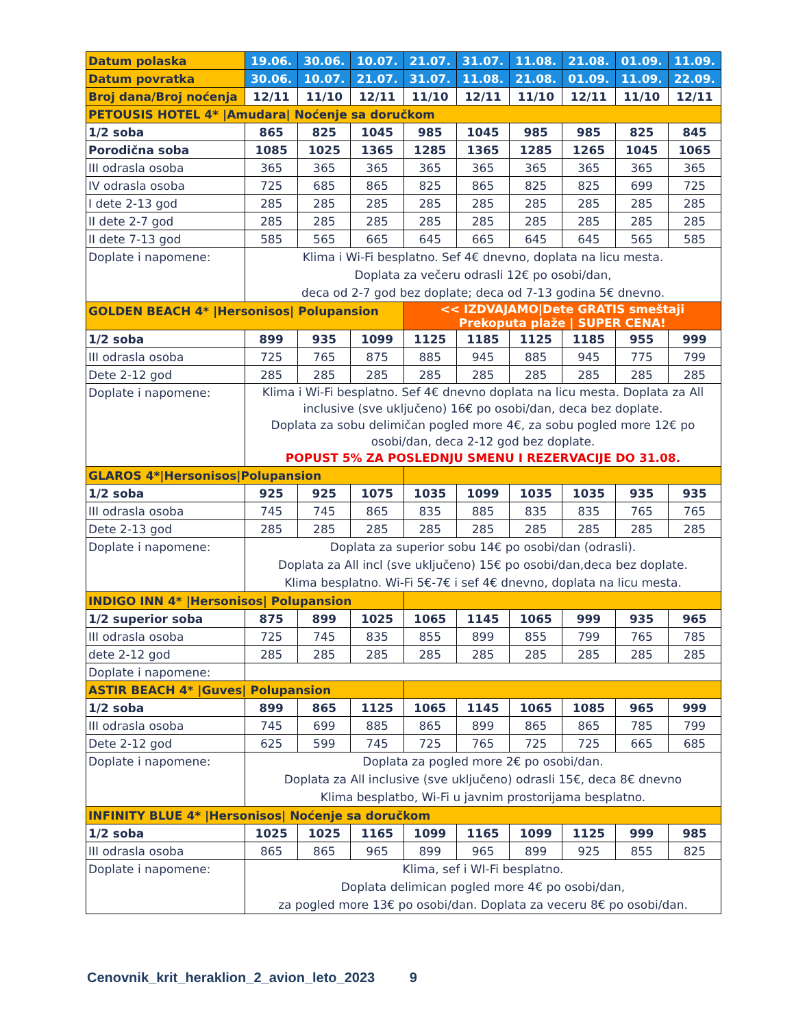| Datum polaska | 19.06. | 30.06. | 10.07. | 21.07. | 31.07. | 11.08. | 21.08. | 01.09. | 11.09. |
| --- | --- | --- | --- | --- | --- | --- | --- | --- | --- |
| Datum povratka | 30.06. | 10.07. | 21.07. | 31.07. | 11.08. | 21.08. | 01.09. | 11.09. | 22.09. |
| Broj dana/Broj noćenja | 12/11 | 11/10 | 12/11 | 11/10 | 12/11 | 11/10 | 12/11 | 11/10 | 12/11 |
| PETOUSIS HOTEL 4* /Amudara/ Noćenje sa doručkom | | | | | | | | | |
| 1/2 soba | 865 | 825 | 1045 | 985 | 1045 | 985 | 985 | 825 | 845 |
| Porodična soba | 1085 | 1025 | 1365 | 1285 | 1365 | 1285 | 1265 | 1045 | 1065 |
| III odrasla osoba | 365 | 365 | 365 | 365 | 365 | 365 | 365 | 365 | 365 |
| IV odrasla osoba | 725 | 685 | 865 | 825 | 865 | 825 | 825 | 699 | 725 |
| I dete 2-13 god | 285 | 285 | 285 | 285 | 285 | 285 | 285 | 285 | 285 |
| II dete 2-7 god | 285 | 285 | 285 | 285 | 285 | 285 | 285 | 285 | 285 |
| II dete 7-13 god | 585 | 565 | 665 | 645 | 665 | 645 | 645 | 565 | 585 |
| Doplate i napomene: | Klima i Wi-Fi besplatno. Sef 4€ dnevno, doplata na licu mesta. Doplata za večeru odrasli 12€ po osobi/dan, deca od 2-7 god bez doplate; deca od 7-13 godina 5€ dnevno. | | | | | | | | |
| GOLDEN BEACH 4* /Hersonisos/ Polupansion | | | | << IZDVAJAMO/Dete GRATIS smeštaji Prekoputa plaže / SUPER CENA! | | | | | |
| 1/2 soba | 899 | 935 | 1099 | 1125 | 1185 | 1125 | 1185 | 955 | 999 |
| III odrasla osoba | 725 | 765 | 875 | 885 | 945 | 885 | 945 | 775 | 799 |
| Dete 2-12 god | 285 | 285 | 285 | 285 | 285 | 285 | 285 | 285 | 285 |
| Doplate i napomene: | Klima i Wi-Fi besplatno. Sef 4€ dnevno doplata na licu mesta. Doplata za All inclusive (sve uključeno) 16€ po osobi/dan, deca bez doplate. Doplata za sobu delimičan pogled more 4€, za sobu pogled more 12€ po osobi/dan, deca 2-12 god bez doplate. POPUST 5% ZA POSLEDNJU SMENU I REZERVACIJE DO 31.08. | | | | | | | | |
| GLAROS 4*/Hersonisos/Polupansion | | | | | | | | | |
| 1/2 soba | 925 | 925 | 1075 | 1035 | 1099 | 1035 | 1035 | 935 | 935 |
| III odrasla osoba | 745 | 745 | 865 | 835 | 885 | 835 | 835 | 765 | 765 |
| Dete 2-13 god | 285 | 285 | 285 | 285 | 285 | 285 | 285 | 285 | 285 |
| Doplate i napomene: | Doplata za superior sobu 14€ po osobi/dan (odrasli). Doplata za All incl (sve uključeno) 15€ po osobi/dan,deca bez doplate. Klima besplatno. Wi-Fi 5€-7€ i sef 4€ dnevno, doplata na licu mesta. | | | | | | | | |
| INDIGO INN 4* /Hersonisos/ Polupansion | | | | | | | | | |
| 1/2 superior soba | 875 | 899 | 1025 | 1065 | 1145 | 1065 | 999 | 935 | 965 |
| III odrasla osoba | 725 | 745 | 835 | 855 | 899 | 855 | 799 | 765 | 785 |
| dete 2-12 god | 285 | 285 | 285 | 285 | 285 | 285 | 285 | 285 | 285 |
| Doplate i napomene: | | | | | | | | | |
| ASTIR BEACH 4* /Guves/ Polupansion | | | | | | | | | |
| 1/2 soba | 899 | 865 | 1125 | 1065 | 1145 | 1065 | 1085 | 965 | 999 |
| III odrasla osoba | 745 | 699 | 885 | 865 | 899 | 865 | 865 | 785 | 799 |
| Dete 2-12 god | 625 | 599 | 745 | 725 | 765 | 725 | 725 | 665 | 685 |
| Doplate i napomene: | Doplata za pogled more 2€ po osobi/dan. Doplata za All inclusive (sve uključeno) odrasli 15€, deca 8€ dnevno Klima besplatbo, Wi-Fi u javnim prostorijama besplatno. | | | | | | | | |
| INFINITY BLUE 4* /Hersonisos/ Noćenje sa doručkom | | | | | | | | | |
| 1/2 soba | 1025 | 1025 | 1165 | 1099 | 1165 | 1099 | 1125 | 999 | 985 |
| III odrasla osoba | 865 | 865 | 965 | 899 | 965 | 899 | 925 | 855 | 825 |
| Doplate i napomene: | Klima, sef i WI-Fi besplatno. Doplata delimican pogled more 4€ po osobi/dan, za pogled more 13€ po osobi/dan. Doplata za veceru 8€ po osobi/dan. | | | | | | | | |
Cenovnik_krit_heraklion_2_avion_leto_2023 9